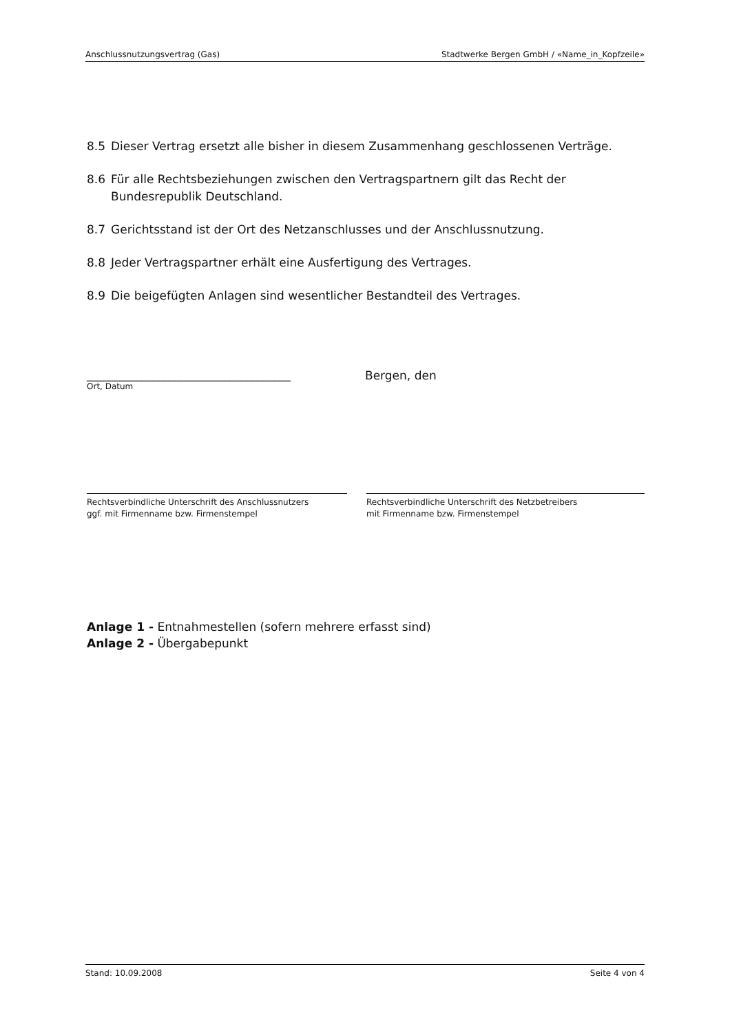Anschlussnutzungsvertrag (Gas) Stadtwerke Bergen GmbH / «Name_in_Kopfzeile»
8.5 Dieser Vertrag ersetzt alle bisher in diesem Zusammenhang geschlossenen Verträge.
8.6 Für alle Rechtsbeziehungen zwischen den Vertragspartnern gilt das Recht der Bundesrepublik Deutschland.
8.7 Gerichtsstand ist der Ort des Netzanschlusses und der Anschlussnutzung.
8.8 Jeder Vertragspartner erhält eine Ausfertigung des Vertrages.
8.9 Die beigefügten Anlagen sind wesentlicher Bestandteil des Vertrages.
_____________________________________
Ort, Datum
Bergen, den
Rechtsverbindliche Unterschrift des Anschlussnutzers
ggf. mit Firmenname bzw. Firmenstempel
Rechtsverbindliche Unterschrift des Netzbetreibers
mit Firmenname bzw. Firmenstempel
Anlage 1 - Entnahmestellen (sofern mehrere erfasst sind)
Anlage 2 - Übergabepunkt
Stand: 10.09.2008 Seite 4 von 4